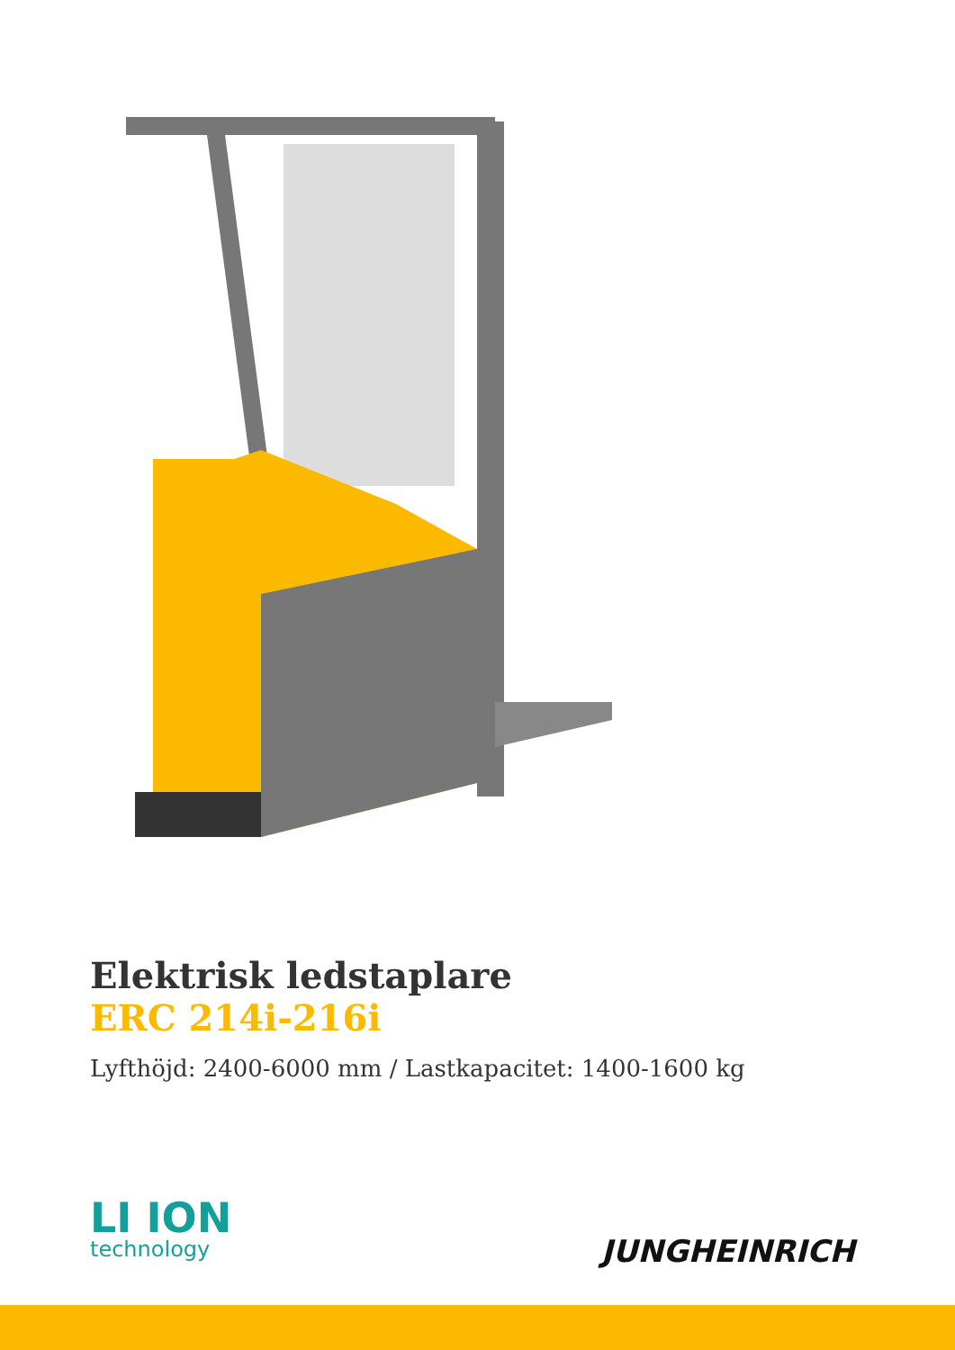Elektrisk ledstaplare
ERC 214i-216i
Lyfthöjd: 2400-6000 mm / Lastkapacitet: 1400-1600 kg
LI ION
technology
JUNGHEINRICH